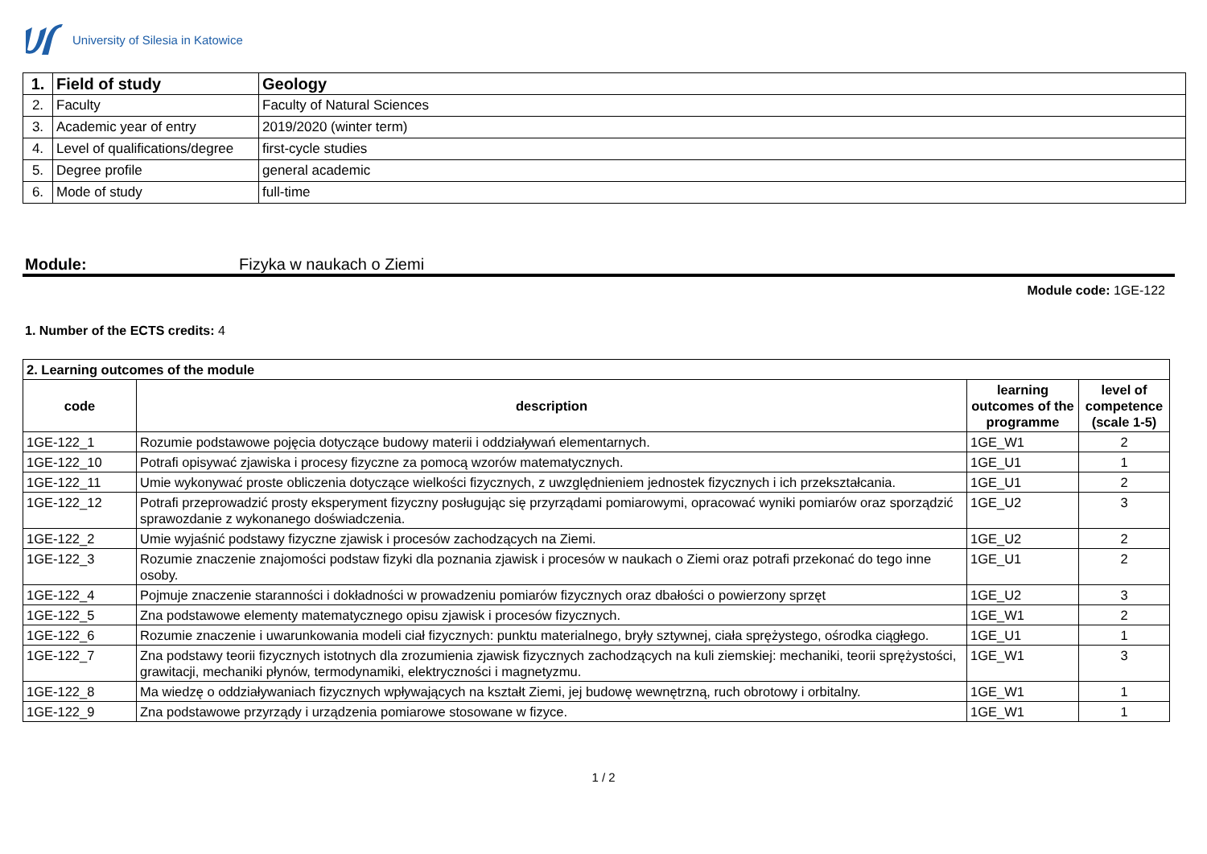University of Silesia in Katowice
| 1. | Field of study | Geology |
| 2. | Faculty | Faculty of Natural Sciences |
| 3. | Academic year of entry | 2019/2020 (winter term) |
| 4. | Level of qualifications/degree | first-cycle studies |
| 5. | Degree profile | general academic |
| 6. | Mode of study | full-time |
Module: Fizyka w naukach o Ziemi
Module code: 1GE-122
1. Number of the ECTS credits: 4
| 2. Learning outcomes of the module | | | |
| --- | --- | --- | --- |
| code | description | learning outcomes of the programme | level of competence (scale 1-5) |
| 1GE-122_1 | Rozumie podstawowe pojęcia dotyczące budowy materii i oddziaływań elementarnych. | 1GE_W1 | 2 |
| 1GE-122_10 | Potrafi opisywać zjawiska i procesy fizyczne za pomocą wzorów matematycznych. | 1GE_U1 | 1 |
| 1GE-122_11 | Umie wykonywać proste obliczenia dotyczące wielkości fizycznych, z uwzględnieniem jednostek fizycznych i ich przekształcania. | 1GE_U1 | 2 |
| 1GE-122_12 | Potrafi przeprowadzić prosty eksperyment fizyczny posługując się przyrządami pomiarowymi, opracować wyniki pomiarów oraz sporządzić sprawozdanie z wykonanego doświadczenia. | 1GE_U2 | 3 |
| 1GE-122_2 | Umie wyjaśnić podstawy fizyczne zjawisk i procesów zachodzących na Ziemi. | 1GE_U2 | 2 |
| 1GE-122_3 | Rozumie znaczenie znajomości podstaw fizyki dla poznania zjawisk i procesów w naukach o Ziemi oraz potrafi przekonać do tego inne osoby. | 1GE_U1 | 2 |
| 1GE-122_4 | Pojmuje znaczenie staranności i dokładności w prowadzeniu pomiarów fizycznych oraz dbałości o powierzony sprzęt | 1GE_U2 | 3 |
| 1GE-122_5 | Zna podstawowe elementy matematycznego opisu zjawisk i procesów fizycznych. | 1GE_W1 | 2 |
| 1GE-122_6 | Rozumie znaczenie i uwarunkowania modeli ciał fizycznych: punktu materialnego, bryły sztywnej, ciała sprężystego, ośrodka ciągłego. | 1GE_U1 | 1 |
| 1GE-122_7 | Zna podstawy teorii fizycznych istotnych dla zrozumienia zjawisk fizycznych zachodzących na kuli ziemskiej: mechaniki, teorii sprężystości, grawitacji, mechaniki płynów, termodynamiki, elektryczności i magnetyzmu. | 1GE_W1 | 3 |
| 1GE-122_8 | Ma wiedzę o oddziaływaniach fizycznych wpływających na kształt Ziemi, jej budowę wewnętrzną, ruch obrotowy i orbitalny. | 1GE_W1 | 1 |
| 1GE-122_9 | Zna podstawowe przyrządy i urządzenia pomiarowe stosowane w fizyce. | 1GE_W1 | 1 |
1 / 2